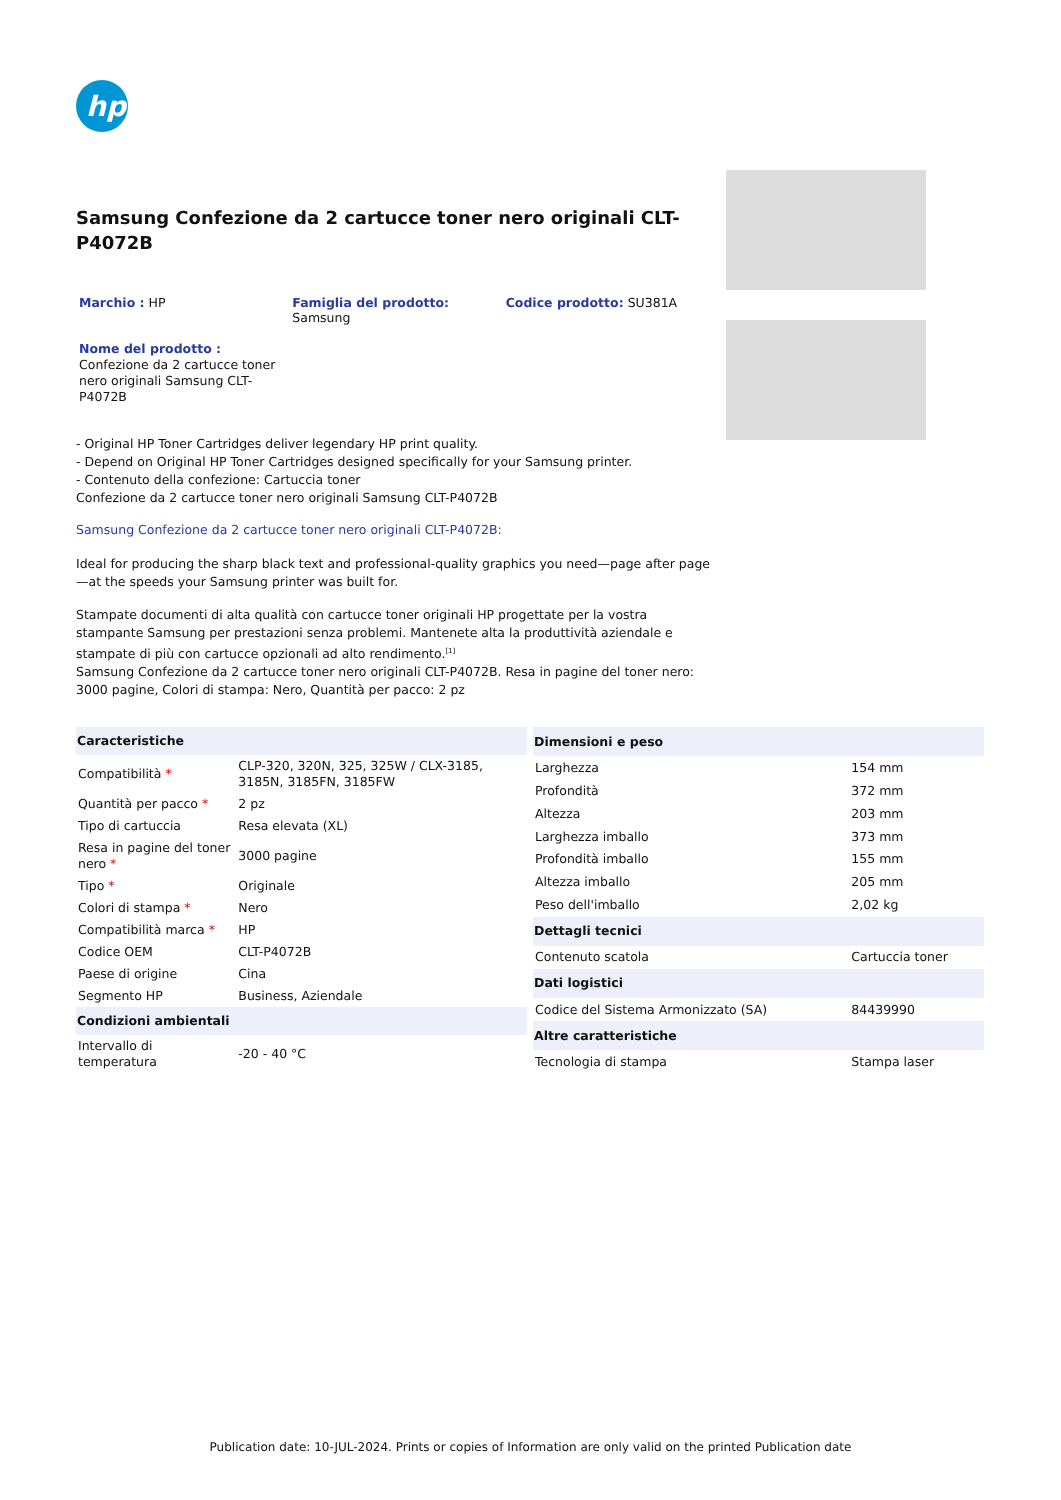hp
Samsung Confezione da 2 cartucce toner nero originali CLT-P4072B
Marchio : HP Famiglia del prodotto:
Samsung
Codice prodotto: SU381A
Nome del prodotto :
Confezione da 2 cartucce toner nero originali Samsung CLT-P4072B
- Original HP Toner Cartridges deliver legendary HP print quality.
- Depend on Original HP Toner Cartridges designed specifically for your Samsung printer.
- Contenuto della confezione: Cartuccia toner
Confezione da 2 cartucce toner nero originali Samsung CLT-P4072B
Samsung Confezione da 2 cartucce toner nero originali CLT-P4072B:
Ideal for producing the sharp black text and professional-quality graphics you need—page after page—at the speeds your Samsung printer was built for.
Stampate documenti di alta qualità con cartucce toner originali HP progettate per la vostra stampante Samsung per prestazioni senza problemi. Mantenete alta la produttività aziendale e stampate di più con cartucce opzionali ad alto rendimento.<sup>[1]</sup>
Samsung Confezione da 2 cartucce toner nero originali CLT-P4072B. Resa in pagine del toner nero: 3000 pagine, Colori di stampa: Nero, Quantità per pacco: 2 pz
| Caracteristiche | |
| --- | --- |
| Compatibilità * | CLP-320, 320N, 325, 325W / CLX-3185, 3185N, 3185FN, 3185FW |
| Quantità per pacco * | 2 pz |
| Tipo di cartuccia | Resa elevata (XL) |
| Resa in pagine del toner nero * | 3000 pagine |
| Tipo * | Originale |
| Colori di stampa * | Nero |
| Compatibilità marca * | HP |
| Codice OEM | CLT-P4072B |
| Paese di origine | Cina |
| Segmento HP | Business, Aziendale |
| Condizioni ambientali | |
| Intervallo di temperatura | -20 - 40 °C |
| Dimensioni e peso | |
| --- | --- |
| Larghezza | 154 mm |
| Profondità | 372 mm |
| Altezza | 203 mm |
| Larghezza imballo | 373 mm |
| Profondità imballo | 155 mm |
| Altezza imballo | 205 mm |
| Peso dell'imballo | 2,02 kg |
| Dettagli tecnici | |
| Contenuto scatola | Cartuccia toner |
| Dati logistici | |
| Codice del Sistema Armonizzato (SA) | 84439990 |
| Altre caratteristiche | |
| Tecnologia di stampa | Stampa laser |
Publication date: 10-JUL-2024. Prints or copies of Information are only valid on the printed Publication date